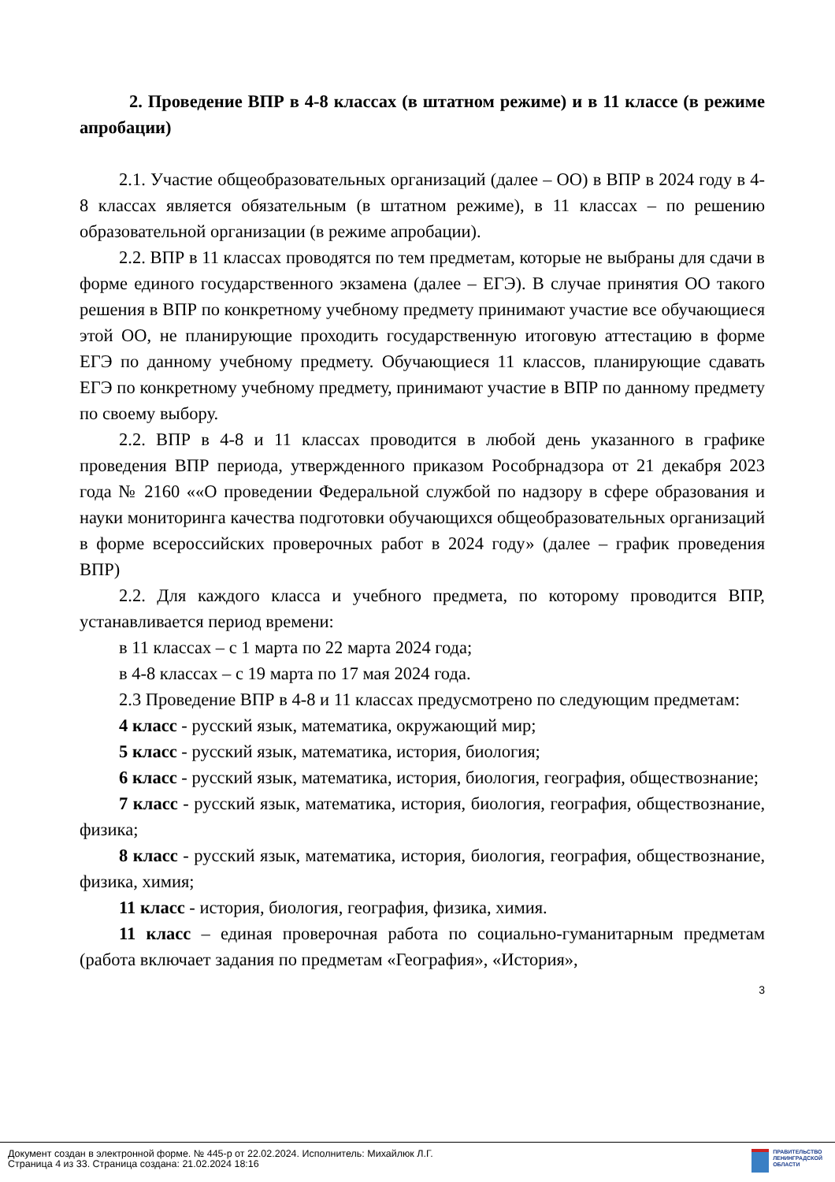2. Проведение ВПР в 4-8 классах (в штатном режиме) и в 11 классе (в режиме апробации)
2.1. Участие общеобразовательных организаций (далее – ОО) в ВПР в 2024 году в 4-8 классах является обязательным (в штатном режиме), в 11 классах – по решению образовательной организации (в режиме апробации).
2.2. ВПР в 11 классах проводятся по тем предметам, которые не выбраны для сдачи в форме единого государственного экзамена (далее – ЕГЭ). В случае принятия ОО такого решения в ВПР по конкретному учебному предмету принимают участие все обучающиеся этой ОО, не планирующие проходить государственную итоговую аттестацию в форме ЕГЭ по данному учебному предмету. Обучающиеся 11 классов, планирующие сдавать ЕГЭ по конкретному учебному предмету, принимают участие в ВПР по данному предмету по своему выбору.
2.2. ВПР в 4-8 и 11 классах проводится в любой день указанного в графике проведения ВПР периода, утвержденного приказом Рособрнадзора от 21 декабря 2023 года № 2160 ««О проведении Федеральной службой по надзору в сфере образования и науки мониторинга качества подготовки обучающихся общеобразовательных организаций в форме всероссийских проверочных работ в 2024 году» (далее – график проведения ВПР)
2.2. Для каждого класса и учебного предмета, по которому проводится ВПР, устанавливается период времени:
в 11 классах – с 1 марта по 22 марта 2024 года;
в 4-8 классах – с 19 марта по 17 мая 2024 года.
2.3 Проведение ВПР в 4-8 и 11 классах предусмотрено по следующим предметам:
4 класс - русский язык, математика, окружающий мир;
5 класс - русский язык, математика, история, биология;
6 класс - русский язык, математика, история, биология, география, обществознание;
7 класс - русский язык, математика, история, биология, география, обществознание, физика;
8 класс - русский язык, математика, история, биология, география, обществознание, физика, химия;
11 класс - история, биология, география, физика, химия.
11 класс – единая проверочная работа по социально-гуманитарным предметам (работа включает задания по предметам «География», «История»,
3
Документ создан в электронной форме. № 445-р от 22.02.2024. Исполнитель: Михайлюк Л.Г.
Страница 4 из 33. Страница создана: 21.02.2024 18:16
ПРАВИТЕЛЬСТВО
ЛЕНИНГРАДСКОЙ
ОБЛАСТИ